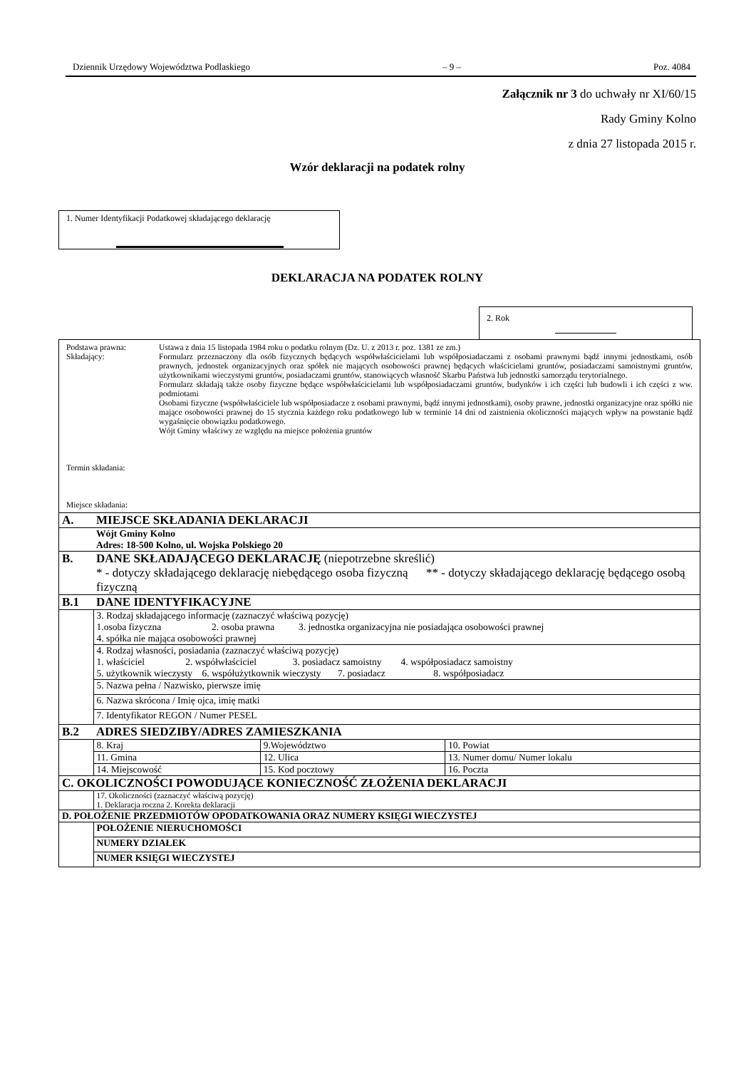Dziennik Urzędowy Województwa Podlaskiego – 9 – Poz. 4084
Załącznik nr 3 do uchwały nr XI/60/15
Rady Gminy Kolno
z dnia 27 listopada 2015 r.
Wzór deklaracji na podatek rolny
1. Numer Identyfikacji Podatkowej składającego deklarację
DEKLARACJA NA PODATEK ROLNY
2. Rok
| Podstawa prawna: Składający: Termin składania: Miejsce składania: Ustawa z dnia 15 listopada 1984 roku o podatku rolnym (Dz. U. z 2013 r. poz. 1381 ze zm.) Formularz przeznaczony dla osób fizycznych będących współwłaścicielami lub współposiadaczami z osobami prawnymi bądź innymi jednostkami, osób prawnych, jednostek organizacyjnych oraz spółek nie mających osobowości prawnej będących właścicielami gruntów, posiadaczami samoistnymi gruntów, użytkownikami wieczystymi gruntów, posiadaczami gruntów, stanowiących własność Skarbu Państwa lub jednostki samorządu terytorialnego. Formularz składają także osoby fizyczne będące współwłaścicielami lub współposiadaczami gruntów, budynków i ich części lub budowli i ich części z ww. podmiotami Osobami fizyczne (współwłaściciele lub współposiadacze z osobami prawnymi, bądź innymi jednostkami), osoby prawne, jednostki organizacyjne oraz spółki nie mające osobowości prawnej do 15 stycznia każdego roku podatkowego lub w terminie 14 dni od zaistnienia okoliczności mających wpływ na powstanie bądź wygaśnięcie obowiązku podatkowego. Wójt Gminy właściwy ze względu na miejsce położenia gruntów | | | |
| A. | MIEJSCE SKŁADANIA DEKLARACJI | | |
| | Wójt Gminy Kolno Adres: 18-500 Kolno, ul. Wojska Polskiego 20 | | |
| B. | DANE SKŁADAJĄCEGO DEKLARACJĘ (niepotrzebne skreślić) * - dotyczy składającego deklarację niebędącego osoba fizyczną ** - dotyczy składającego deklarację będącego osobą fizyczną | | |
| B.1 | DANE IDENTYFIKACYJNE | | |
| | 3. Rodzaj składającego informację (zaznaczyć właściwą pozycję) 1.osoba fizyczna 2. osoba prawna 3. jednostka organizacyjna nie posiadająca osobowości prawnej 4. spółka nie mająca osobowości prawnej | | |
| | 4. Rodzaj własności, posiadania (zaznaczyć właściwą pozycję) 1. właściciel 2. współwłaściciel 3. posiadacz samoistny 4. współposiadacz samoistny 5. użytkownik wieczysty 6. współużytkownik wieczysty 7. posiadacz 8. współposiadacz | | |
| | 5. Nazwa pełna / Nazwisko, pierwsze imię | | |
| | 6. Nazwa skrócona / Imię ojca, imię matki | | |
| | 7. Identyfikator REGON / Numer PESEL | | |
| B.2 | ADRES SIEDZIBY/ADRES ZAMIESZKANIA | | |
| | 8. Kraj | 9.Województwo | 10. Powiat |
| | 11. Gmina | 12. Ulica | 13. Numer domu/ Numer lokalu |
| | 14. Miejscowość | 15. Kod pocztowy | 16. Poczta |
| C. OKOLICZNOŚCI POWODUJĄCE KONIECZNOŚĆ ZŁOŻENIA DEKLARACJI | | | |
| | 17. Okoliczności (zaznaczyć właściwą pozycję) 1. Deklaracja roczna 2. Korekta deklaracji | | |
| D. POŁOŻENIE PRZEDMIOTÓW OPODATKOWANIA ORAZ NUMERY KSIĘGI WIECZYSTEJ | | | |
| | POŁOŻENIE NIERUCHOMOŚCI | | |
| | NUMERY DZIAŁEK | | |
| | NUMER KSIĘGI WIECZYSTEJ | | |